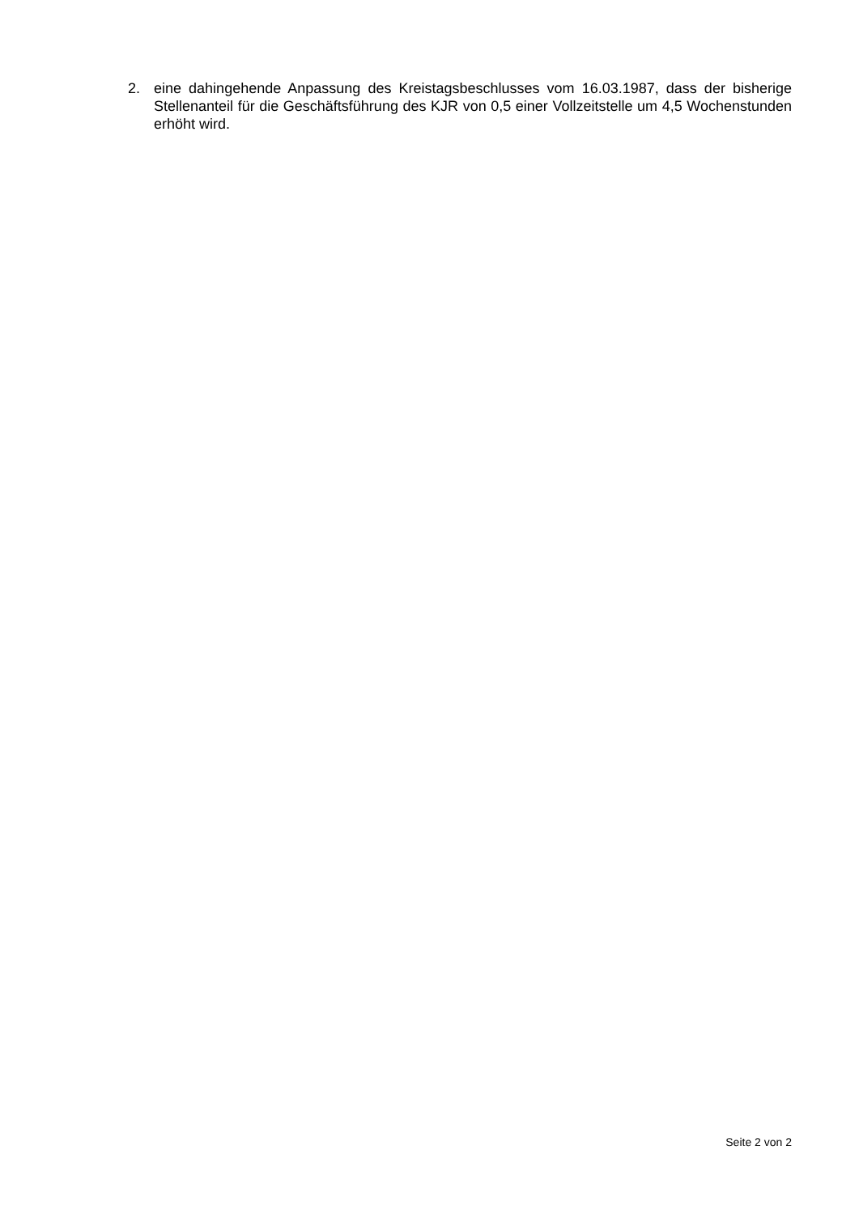2. eine dahingehende Anpassung des Kreistagsbeschlusses vom 16.03.1987, dass der bisherige Stellenanteil für die Geschäftsführung des KJR von 0,5 einer Vollzeitstelle um 4,5 Wochenstunden erhöht wird.
Seite 2 von 2